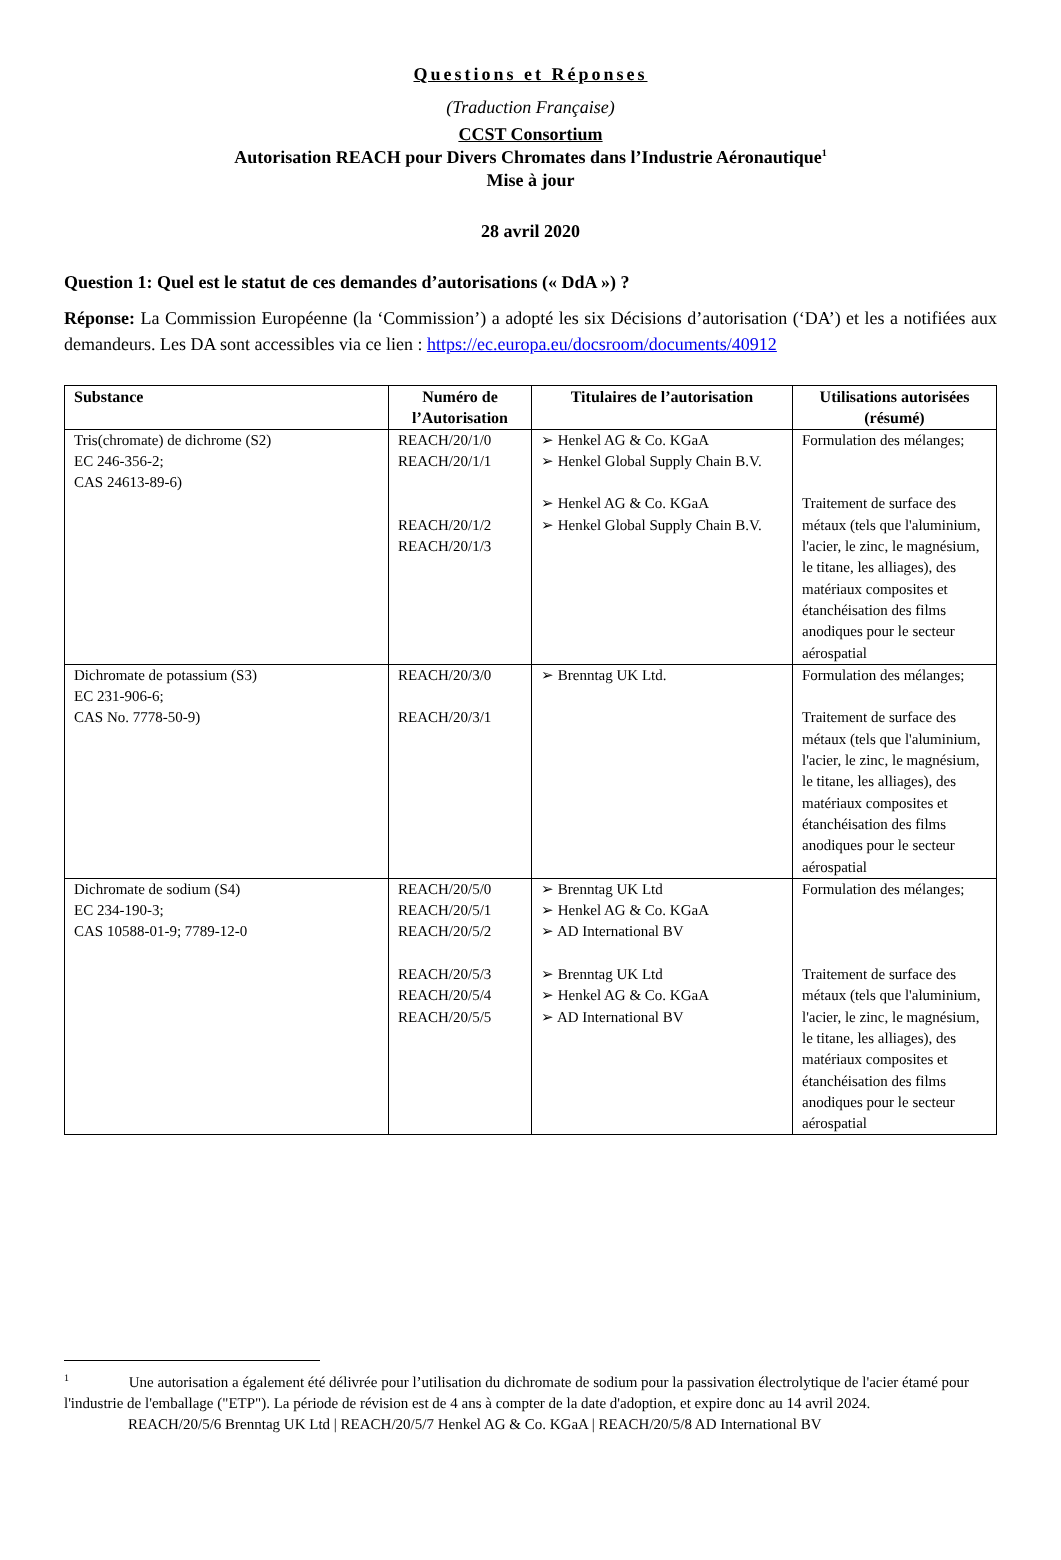Questions et Réponses
(Traduction Française)
CCST Consortium
Autorisation REACH pour Divers Chromates dans l’Industrie Aéronautique<sup>1</sup>
Mise à jour
28 avril 2020
Question 1: Quel est le statut de ces demandes d’autorisations (« DdA ») ?
Réponse: La Commission Européenne (la ‘Commission’) a adopté les six Décisions d’autorisation (‘DA’) et les a notifiées aux demandeurs. Les DA sont accessibles via ce lien : https://ec.europa.eu/docsroom/documents/40912
| Substance | Numéro de l’Autorisation | Titulaires de l’autorisation | Utilisations autorisées (résumé) |
| --- | --- | --- | --- |
| Tris(chromate) de dichrome (S2) EC 246-356-2; CAS 24613-89-6) | REACH/20/1/0 REACH/20/1/1 REACH/20/1/2 REACH/20/1/3 | ➢ Henkel AG & Co. KGaA ➢ Henkel Global Supply Chain B.V. ➢ Henkel AG & Co. KGaA ➢ Henkel Global Supply Chain B.V. | Formulation des mélanges; Traitement de surface des métaux (tels que l'aluminium, l'acier, le zinc, le magnésium, le titane, les alliages), des matériaux composites et étanchéisation des films anodiques pour le secteur aérospatial |
| Dichromate de potassium (S3) EC 231-906-6; CAS No. 7778-50-9) | REACH/20/3/0 REACH/20/3/1 | ➢ Brenntag UK Ltd. | Formulation des mélanges; Traitement de surface des métaux (tels que l'aluminium, l'acier, le zinc, le magnésium, le titane, les alliages), des matériaux composites et étanchéisation des films anodiques pour le secteur aérospatial |
| Dichromate de sodium (S4) EC 234-190-3; CAS 10588-01-9; 7789-12-0 | REACH/20/5/0 REACH/20/5/1 REACH/20/5/2 REACH/20/5/3 REACH/20/5/4 REACH/20/5/5 | ➢ Brenntag UK Ltd ➢ Henkel AG & Co. KGaA ➢ AD International BV ➢ Brenntag UK Ltd ➢ Henkel AG & Co. KGaA ➢ AD International BV | Formulation des mélanges; Traitement de surface des métaux (tels que l'aluminium, l'acier, le zinc, le magnésium, le titane, les alliages), des matériaux composites et étanchéisation des films anodiques pour le secteur aérospatial |
<sup>1</sup> Une autorisation a également été délivrée pour l’utilisation du dichromate de sodium pour la passivation électrolytique de l'acier étamé pour l'industrie de l'emballage ("ETP"). La période de révision est de 4 ans à compter de la date d'adoption, et expire donc au 14 avril 2024.
REACH/20/5/6 Brenntag UK Ltd | REACH/20/5/7 Henkel AG & Co. KGaA | REACH/20/5/8 AD International BV